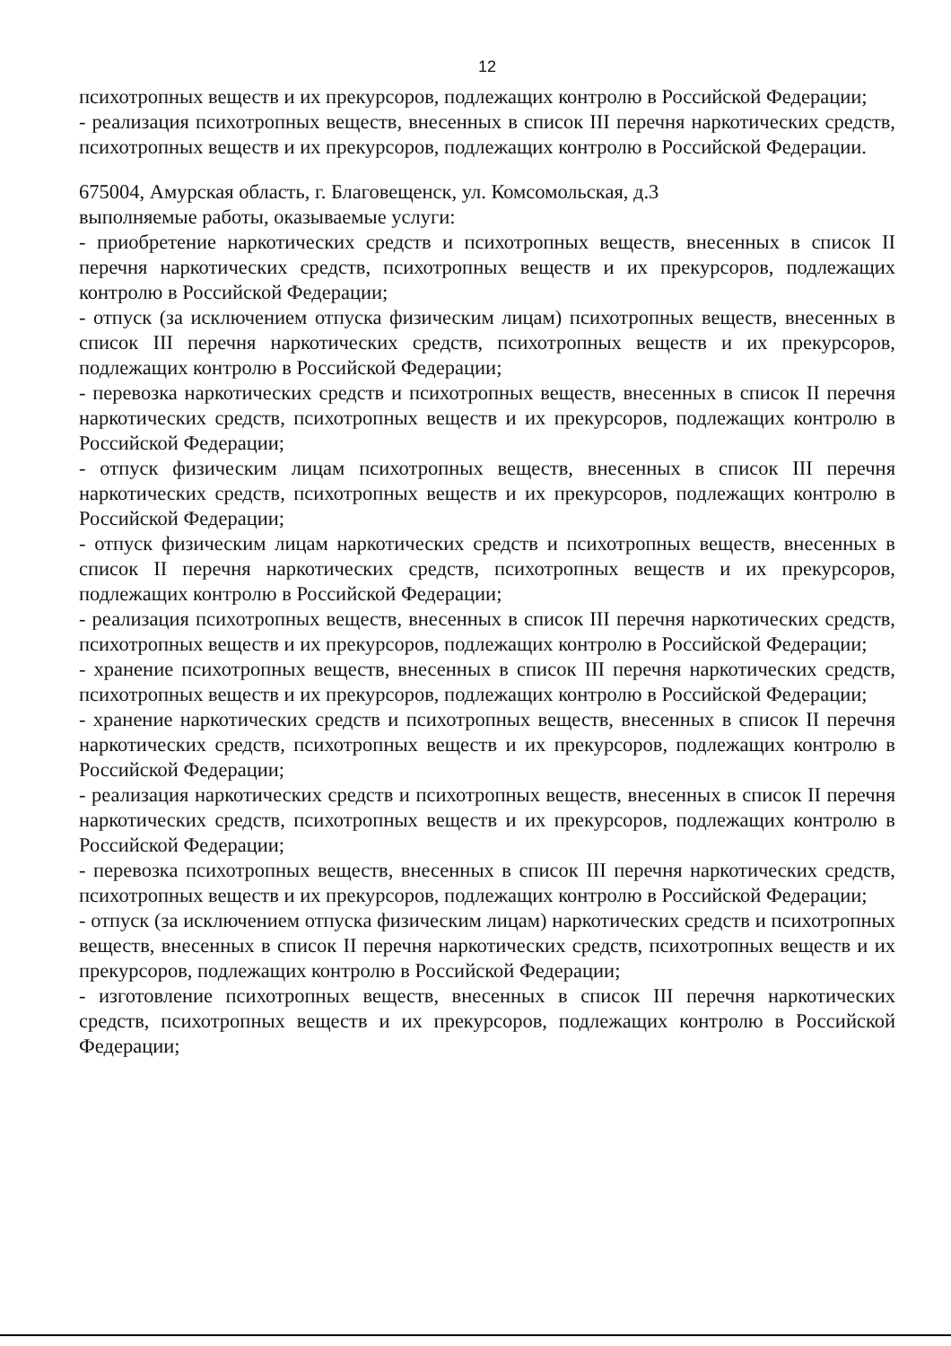12
психотропных веществ и их прекурсоров, подлежащих контролю в Российской Федерации;
- реализация психотропных веществ, внесенных в список III перечня наркотических средств, психотропных веществ и их прекурсоров, подлежащих контролю в Российской Федерации.
675004, Амурская область, г. Благовещенск, ул. Комсомольская, д.3
выполняемые работы, оказываемые услуги:
- приобретение наркотических средств и психотропных веществ, внесенных в список II перечня наркотических средств, психотропных веществ и их прекурсоров, подлежащих контролю в Российской Федерации;
- отпуск (за исключением отпуска физическим лицам) психотропных веществ, внесенных в список III перечня наркотических средств, психотропных веществ и их прекурсоров, подлежащих контролю в Российской Федерации;
- перевозка наркотических средств и психотропных веществ, внесенных в список II перечня наркотических средств, психотропных веществ и их прекурсоров, подлежащих контролю в Российской Федерации;
- отпуск физическим лицам психотропных веществ, внесенных в список III перечня наркотических средств, психотропных веществ и их прекурсоров, подлежащих контролю в Российской Федерации;
- отпуск физическим лицам наркотических средств и психотропных веществ, внесенных в список II перечня наркотических средств, психотропных веществ и их прекурсоров, подлежащих контролю в Российской Федерации;
- реализация психотропных веществ, внесенных в список III перечня наркотических средств, психотропных веществ и их прекурсоров, подлежащих контролю в Российской Федерации;
- хранение психотропных веществ, внесенных в список III перечня наркотических средств, психотропных веществ и их прекурсоров, подлежащих контролю в Российской Федерации;
- хранение наркотических средств и психотропных веществ, внесенных в список II перечня наркотических средств, психотропных веществ и их прекурсоров, подлежащих контролю в Российской Федерации;
- реализация наркотических средств и психотропных веществ, внесенных в список II перечня наркотических средств, психотропных веществ и их прекурсоров, подлежащих контролю в Российской Федерации;
- перевозка психотропных веществ, внесенных в список III перечня наркотических средств, психотропных веществ и их прекурсоров, подлежащих контролю в Российской Федерации;
- отпуск (за исключением отпуска физическим лицам) наркотических средств и психотропных веществ, внесенных в список II перечня наркотических средств, психотропных веществ и их прекурсоров, подлежащих контролю в Российской Федерации;
- изготовление психотропных веществ, внесенных в список III перечня наркотических средств, психотропных веществ и их прекурсоров, подлежащих контролю в Российской Федерации;